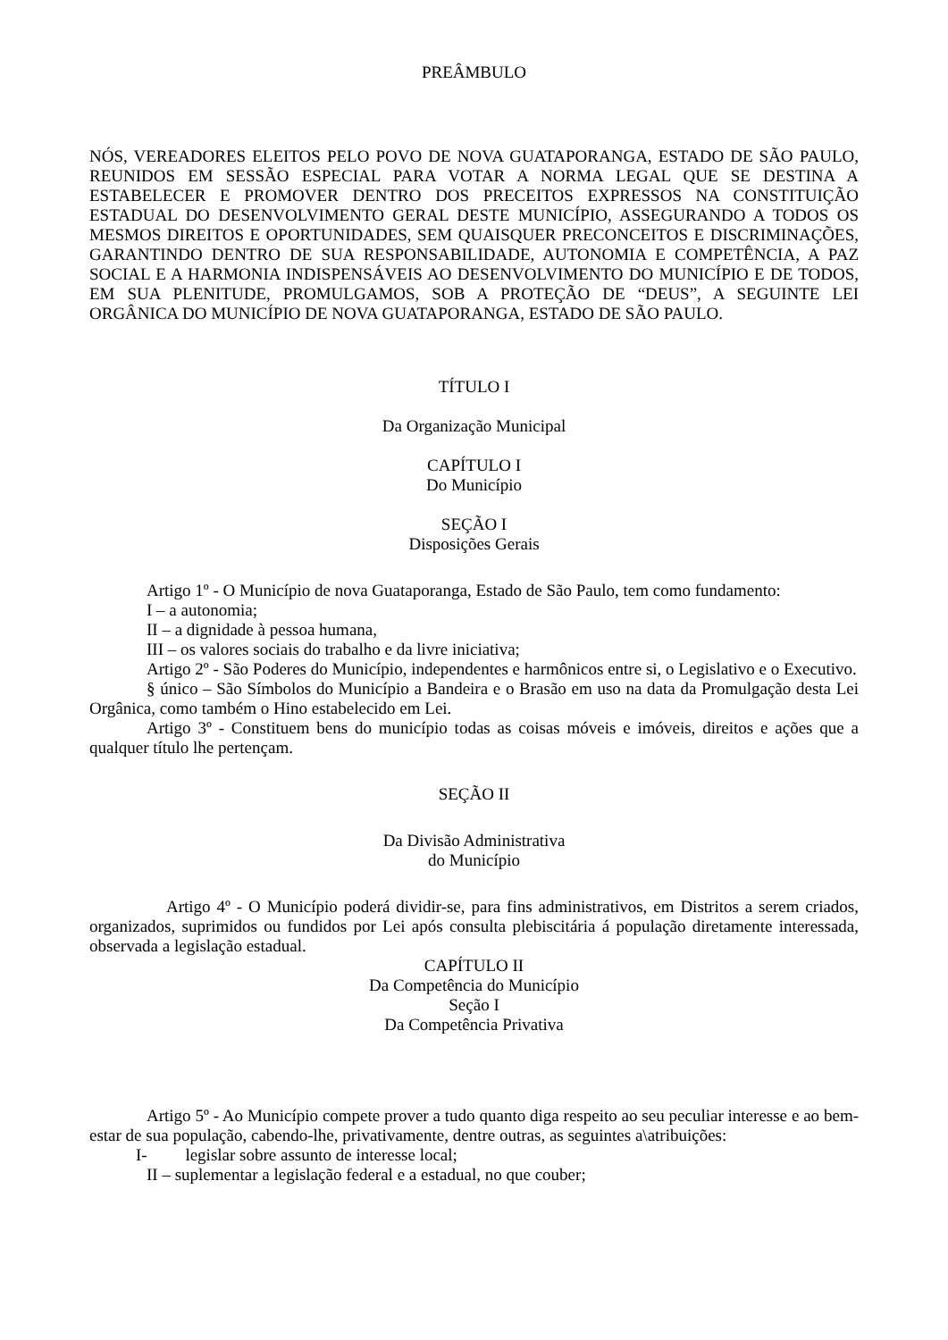PREÂMBULO
NÓS, VEREADORES ELEITOS PELO POVO DE NOVA GUATAPORANGA, ESTADO DE SÃO PAULO, REUNIDOS EM SESSÃO ESPECIAL PARA VOTAR A NORMA LEGAL QUE SE DESTINA A ESTABELECER E PROMOVER DENTRO DOS PRECEITOS EXPRESSOS NA CONSTITUIÇÃO ESTADUAL DO DESENVOLVIMENTO GERAL DESTE MUNICÍPIO, ASSEGURANDO A TODOS OS MESMOS DIREITOS E OPORTUNIDADES, SEM QUAISQUER PRECONCEITOS E DISCRIMINAÇÕES, GARANTINDO DENTRO DE SUA RESPONSABILIDADE, AUTONOMIA E COMPETÊNCIA, A PAZ SOCIAL E A HARMONIA INDISPENSÁVEIS AO DESENVOLVIMENTO DO MUNICÍPIO E DE TODOS, EM SUA PLENITUDE, PROMULGAMOS, SOB A PROTEÇÃO DE “DEUS”, A SEGUINTE LEI ORGÂNICA DO MUNICÍPIO DE NOVA GUATAPORANGA, ESTADO DE SÃO PAULO.
TÍTULO I
Da Organização Municipal
CAPÍTULO I
Do Município
SEÇÃO I
Disposições Gerais
Artigo 1º - O Município de nova Guataporanga, Estado de São Paulo, tem como fundamento:
I – a autonomia;
II – a dignidade à pessoa humana,
III – os valores sociais do trabalho e da livre iniciativa;
Artigo 2º - São Poderes do Município, independentes e harmônicos entre si, o Legislativo e o Executivo.
§ único – São Símbolos do Município a Bandeira e o Brasão em uso na data da Promulgação desta Lei Orgânica, como também o Hino estabelecido em Lei.
Artigo 3º - Constituem bens do município todas as coisas móveis e imóveis, direitos e ações que a qualquer título lhe pertençam.
SEÇÃO II
Da Divisão Administrativa
do Município
Artigo 4º - O Município poderá dividir-se, para fins administrativos, em Distritos a serem criados, organizados, suprimidos ou fundidos por Lei após consulta plebiscitária á população diretamente interessada, observada a legislação estadual.
CAPÍTULO II
Da Competência do Município
Seção I
Da Competência Privativa
Artigo 5º - Ao Município compete prover a tudo quanto diga respeito ao seu peculiar interesse e ao bem-estar de sua população, cabendo-lhe, privativamente, dentre outras, as seguintes a\atribuições:
I- legislar sobre assunto de interesse local;
II – suplementar a legislação federal e a estadual, no que couber;